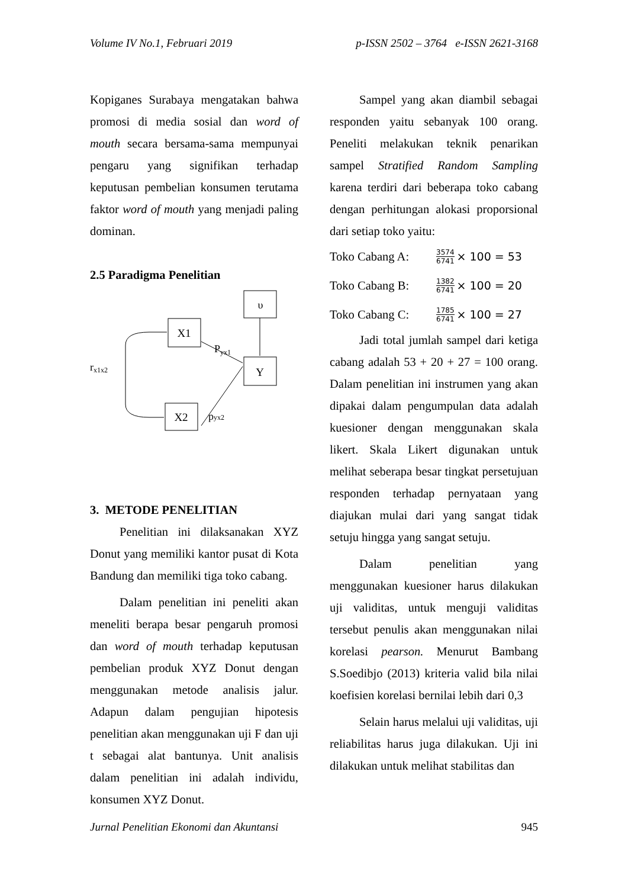Volume IV No.1, Februari 2019 p-ISSN 2502 – 3764 e-ISSN 2621-3168
Kopiganes Surabaya mengatakan bahwa promosi di media sosial dan word of mouth secara bersama-sama mempunyai pengaru yang signifikan terhadap keputusan pembelian konsumen terutama faktor word of mouth yang menjadi paling dominan.
2.5 Paradigma Penelitian
υ
X1
Y
X2
rx1x2
Pyx1
pyx2
3. METODE PENELITIAN
Penelitian ini dilaksanakan XYZ Donut yang memiliki kantor pusat di Kota Bandung dan memiliki tiga toko cabang.
Dalam penelitian ini peneliti akan meneliti berapa besar pengaruh promosi dan word of mouth terhadap keputusan pembelian produk XYZ Donut dengan menggunakan metode analisis jalur. Adapun dalam pengujian hipotesis penelitian akan menggunakan uji F dan uji t sebagai alat bantunya. Unit analisis dalam penelitian ini adalah individu, konsumen XYZ Donut.
Sampel yang akan diambil sebagai responden yaitu sebanyak 100 orang. Peneliti melakukan teknik penarikan sampel Stratified Random Sampling karena terdiri dari beberapa toko cabang dengan perhitungan alokasi proporsional dari setiap toko yaitu:
Toko Cabang A: 3574 6741 × 100 = 53
Toko Cabang B: 1382 6741 × 100 = 20
Toko Cabang C: 1785 6741 × 100 = 27
Jadi total jumlah sampel dari ketiga cabang adalah 53 + 20 + 27 = 100 orang. Dalam penelitian ini instrumen yang akan dipakai dalam pengumpulan data adalah kuesioner dengan menggunakan skala likert. Skala Likert digunakan untuk melihat seberapa besar tingkat persetujuan responden terhadap pernyataan yang diajukan mulai dari yang sangat tidak setuju hingga yang sangat setuju.
Dalam penelitian yang menggunakan kuesioner harus dilakukan uji validitas, untuk menguji validitas tersebut penulis akan menggunakan nilai korelasi pearson. Menurut Bambang S.Soedibjo (2013) kriteria valid bila nilai koefisien korelasi bernilai lebih dari 0,3
Selain harus melalui uji validitas, uji reliabilitas harus juga dilakukan. Uji ini dilakukan untuk melihat stabilitas dan
Jurnal Penelitian Ekonomi dan Akuntansi 945